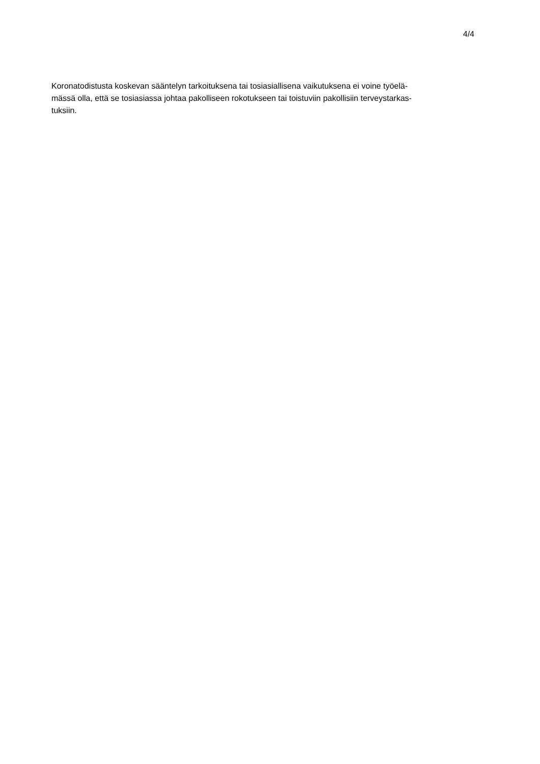4/4
Koronatodistusta koskevan sääntelyn tarkoituksena tai tosiasiallisena vaikutuksena ei voine työelä-
mässä olla, että se tosiasiassa johtaa pakolliseen rokotukseen tai toistuviin pakollisiin terveystarkas-
tuksiin.